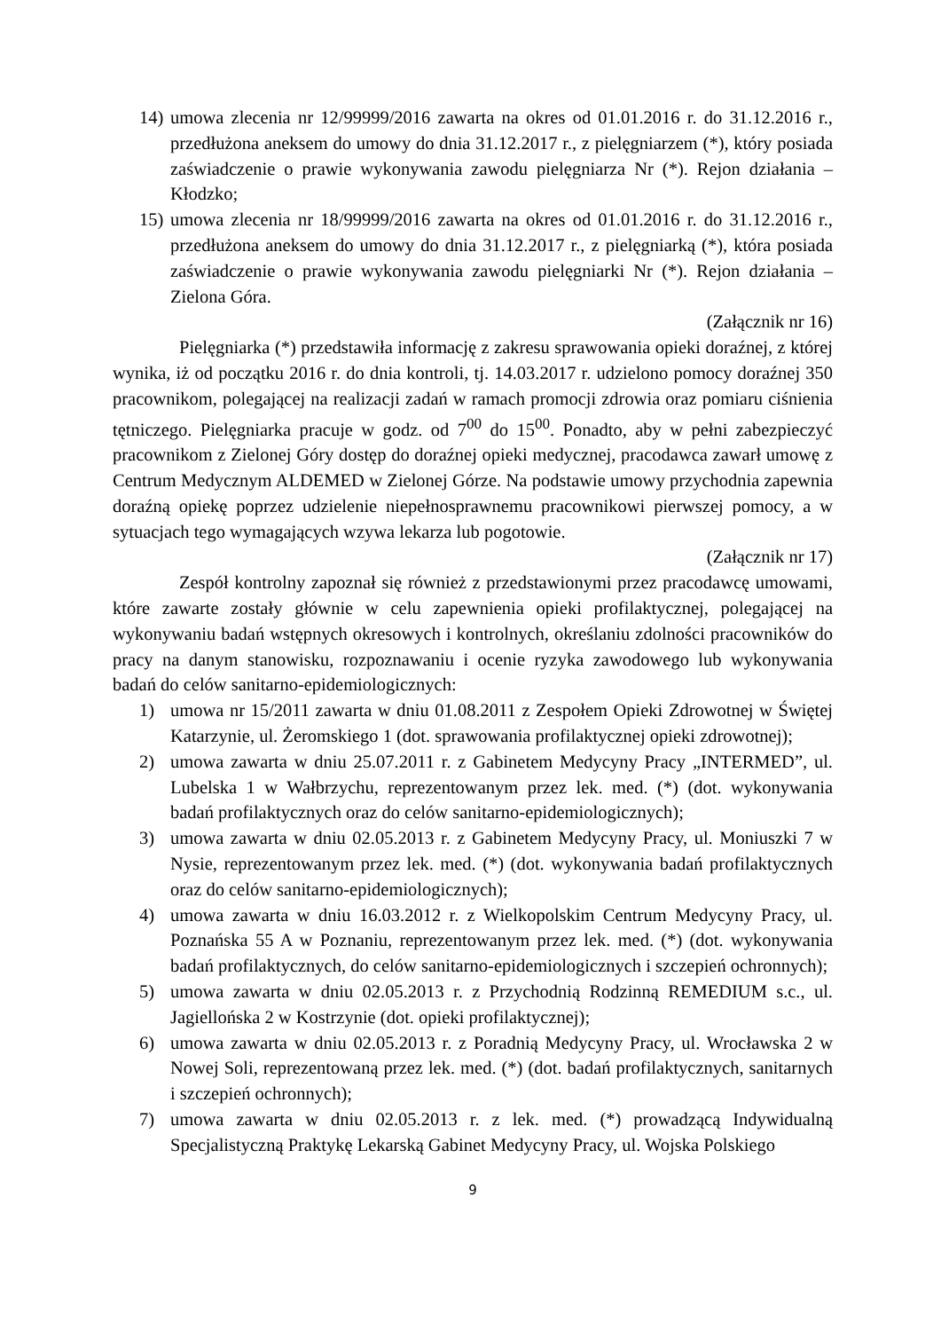14) umowa zlecenia nr 12/99999/2016 zawarta na okres od 01.01.2016 r. do 31.12.2016 r., przedłużona aneksem do umowy do dnia 31.12.2017 r., z pielęgniarzem (*), który posiada zaświadczenie o prawie wykonywania zawodu pielęgniarza Nr (*). Rejon działania – Kłodzko;
15) umowa zlecenia nr 18/99999/2016 zawarta na okres od 01.01.2016 r. do 31.12.2016 r., przedłużona aneksem do umowy do dnia 31.12.2017 r., z pielęgniarką (*), która posiada zaświadczenie o prawie wykonywania zawodu pielęgniarki Nr (*). Rejon działania – Zielona Góra.
(Załącznik nr 16)
Pielęgniarka (*) przedstawiła informację z zakresu sprawowania opieki doraźnej, z której wynika, iż od początku 2016 r. do dnia kontroli, tj. 14.03.2017 r. udzielono pomocy doraźnej 350 pracownikom, polegającej na realizacji zadań w ramach promocji zdrowia oraz pomiaru ciśnienia tętniczego. Pielęgniarka pracuje w godz. od 7<sup>00</sup> do 15<sup>00</sup>. Ponadto, aby w pełni zabezpieczyć pracownikom z Zielonej Góry dostęp do doraźnej opieki medycznej, pracodawca zawarł umowę z Centrum Medycznym ALDEMED w Zielonej Górze. Na podstawie umowy przychodnia zapewnia doraźną opiekę poprzez udzielenie niepełnosprawnemu pracownikowi pierwszej pomocy, a w sytuacjach tego wymagających wzywa lekarza lub pogotowie.
(Załącznik nr 17)
Zespół kontrolny zapoznał się również z przedstawionymi przez pracodawcę umowami, które zawarte zostały głównie w celu zapewnienia opieki profilaktycznej, polegającej na wykonywaniu badań wstępnych okresowych i kontrolnych, określaniu zdolności pracowników do pracy na danym stanowisku, rozpoznawaniu i ocenie ryzyka zawodowego lub wykonywania badań do celów sanitarno-epidemiologicznych:
1) umowa nr 15/2011 zawarta w dniu 01.08.2011 z Zespołem Opieki Zdrowotnej w Świętej Katarzynie, ul. Żeromskiego 1 (dot. sprawowania profilaktycznej opieki zdrowotnej);
2) umowa zawarta w dniu 25.07.2011 r. z Gabinetem Medycyny Pracy „INTERMED”, ul. Lubelska 1 w Wałbrzychu, reprezentowanym przez lek. med. (*) (dot. wykonywania badań profilaktycznych oraz do celów sanitarno-epidemiologicznych);
3) umowa zawarta w dniu 02.05.2013 r. z Gabinetem Medycyny Pracy, ul. Moniuszki 7 w Nysie, reprezentowanym przez lek. med. (*) (dot. wykonywania badań profilaktycznych oraz do celów sanitarno-epidemiologicznych);
4) umowa zawarta w dniu 16.03.2012 r. z Wielkopolskim Centrum Medycyny Pracy, ul. Poznańska 55 A w Poznaniu, reprezentowanym przez lek. med. (*) (dot. wykonywania badań profilaktycznych, do celów sanitarno-epidemiologicznych i szczepień ochronnych);
5) umowa zawarta w dniu 02.05.2013 r. z Przychodnią Rodzinną REMEDIUM s.c., ul. Jagiellońska 2 w Kostrzynie (dot. opieki profilaktycznej);
6) umowa zawarta w dniu 02.05.2013 r. z Poradnią Medycyny Pracy, ul. Wrocławska 2 w Nowej Soli, reprezentowaną przez lek. med. (*) (dot. badań profilaktycznych, sanitarnych i szczepień ochronnych);
7) umowa zawarta w dniu 02.05.2013 r. z lek. med. (*) prowadzącą Indywidualną Specjalistyczną Praktykę Lekarską Gabinet Medycyny Pracy, ul. Wojska Polskiego
9